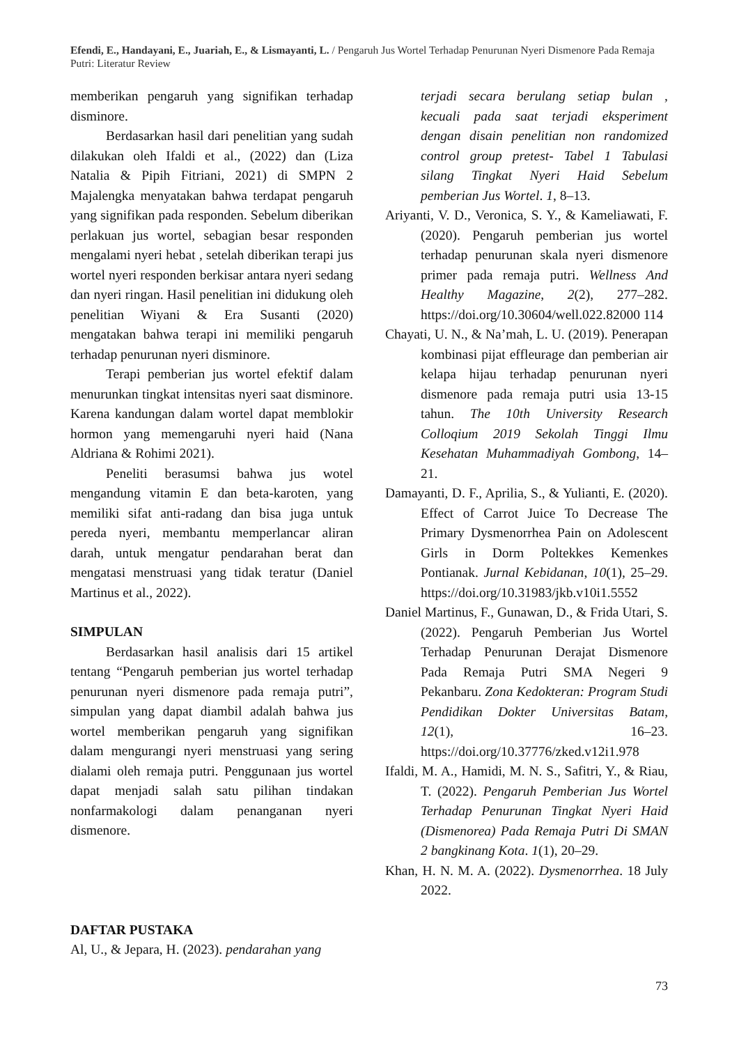Efendi, E., Handayani, E., Juariah, E., & Lismayanti, L. / Pengaruh Jus Wortel Terhadap Penurunan Nyeri Dismenore Pada Remaja Putri: Literatur Review
memberikan pengaruh yang signifikan terhadap disminore.
Berdasarkan hasil dari penelitian yang sudah dilakukan oleh Ifaldi et al., (2022) dan (Liza Natalia & Pipih Fitriani, 2021) di SMPN 2 Majalengka menyatakan bahwa terdapat pengaruh yang signifikan pada responden. Sebelum diberikan perlakuan jus wortel, sebagian besar responden mengalami nyeri hebat , setelah diberikan terapi jus wortel nyeri responden berkisar antara nyeri sedang dan nyeri ringan. Hasil penelitian ini didukung oleh penelitian Wiyani & Era Susanti (2020) mengatakan bahwa terapi ini memiliki pengaruh terhadap penurunan nyeri disminore.
Terapi pemberian jus wortel efektif dalam menurunkan tingkat intensitas nyeri saat disminore. Karena kandungan dalam wortel dapat memblokir hormon yang memengaruhi nyeri haid (Nana Aldriana & Rohimi 2021).
Peneliti berasumsi bahwa jus wotel mengandung vitamin E dan beta-karoten, yang memiliki sifat anti-radang dan bisa juga untuk pereda nyeri, membantu memperlancar aliran darah, untuk mengatur pendarahan berat dan mengatasi menstruasi yang tidak teratur (Daniel Martinus et al., 2022).
SIMPULAN
Berdasarkan hasil analisis dari 15 artikel tentang “Pengaruh pemberian jus wortel terhadap penurunan nyeri dismenore pada remaja putri”, simpulan yang dapat diambil adalah bahwa jus wortel memberikan pengaruh yang signifikan dalam mengurangi nyeri menstruasi yang sering dialami oleh remaja putri. Penggunaan jus wortel dapat menjadi salah satu pilihan tindakan nonfarmakologi dalam penanganan nyeri dismenore.
DAFTAR PUSTAKA
Al, U., & Jepara, H. (2023). pendarahan yang
terjadi secara berulang setiap bulan , kecuali pada saat terjadi eksperiment dengan disain penelitian non randomized control group pretest- Tabel 1 Tabulasi silang Tingkat Nyeri Haid Sebelum pemberian Jus Wortel. 1, 8–13.
Ariyanti, V. D., Veronica, S. Y., & Kameliawati, F. (2020). Pengaruh pemberian jus wortel terhadap penurunan skala nyeri dismenore primer pada remaja putri. Wellness And Healthy Magazine, 2(2), 277–282. https://doi.org/10.30604/well.022.82000 114
Chayati, U. N., & Na’mah, L. U. (2019). Penerapan kombinasi pijat effleurage dan pemberian air kelapa hijau terhadap penurunan nyeri dismenore pada remaja putri usia 13-15 tahun. The 10th University Research Colloqium 2019 Sekolah Tinggi Ilmu Kesehatan Muhammadiyah Gombong, 14–21.
Damayanti, D. F., Aprilia, S., & Yulianti, E. (2020). Effect of Carrot Juice To Decrease The Primary Dysmenorrhea Pain on Adolescent Girls in Dorm Poltekkes Kemenkes Pontianak. Jurnal Kebidanan, 10(1), 25–29. https://doi.org/10.31983/jkb.v10i1.5552
Daniel Martinus, F., Gunawan, D., & Frida Utari, S. (2022). Pengaruh Pemberian Jus Wortel Terhadap Penurunan Derajat Dismenore Pada Remaja Putri SMA Negeri 9 Pekanbaru. Zona Kedokteran: Program Studi Pendidikan Dokter Universitas Batam, 12(1), 16–23. https://doi.org/10.37776/zked.v12i1.978
Ifaldi, M. A., Hamidi, M. N. S., Safitri, Y., & Riau, T. (2022). Pengaruh Pemberian Jus Wortel Terhadap Penurunan Tingkat Nyeri Haid (Dismenorea) Pada Remaja Putri Di SMAN 2 bangkinang Kota. 1(1), 20–29.
Khan, H. N. M. A. (2022). Dysmenorrhea. 18 July 2022.
73